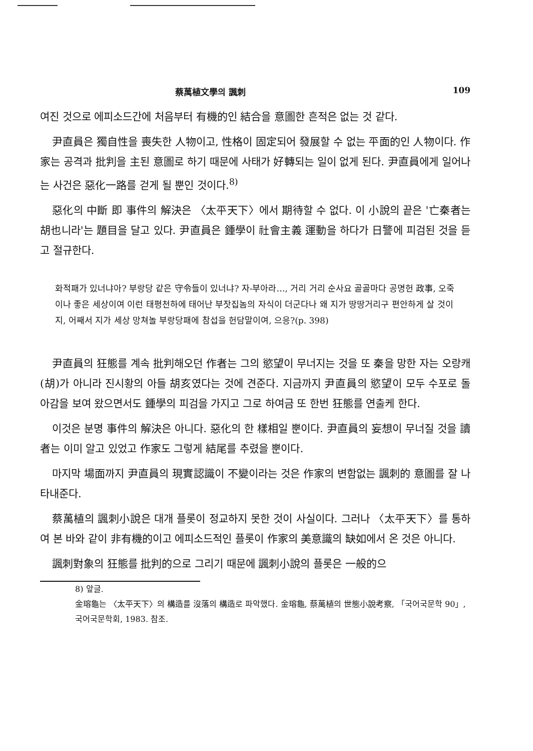蔡萬植文學의 諷刺 109
여진 것으로 에피소드간에 처음부터 有機的인 結合을 意圖한 흔적은 없는 것 같다.
尹直員은 獨自性을 喪失한 人物이고, 性格이 固定되어 發展할 수 없는 平面的인 人物이다. 作家는 공격과 批判을 主된 意圖로 하기 때문에 사태가 好轉되는 일이 없게 된다. 尹直員에게 일어나는 사건은 惡化一路를 걷게 될 뿐인 것이다.<sup>8)</sup>
惡化의 中斷 即 事件의 解決은 〈太平天下〉에서 期待할 수 없다. 이 小說의 끝은 '亡秦者는 胡也니라'는 題目을 달고 있다. 尹直員은 鍾學이 社會主義 運動을 하다가 日警에 피검된 것을 듣고 절규한다.
화적패가 있너냐아? 부랑당 같은 守令들이 있너냐? 자-부아라…, 거리 거리 순사요 골골마다 공명헌 政事, 오죽이나 좋은 세상이여 이런 태평천하에 태어난 부잣집놈의 자식이 더군다나 왜 지가 땅땅거리구 편안하게 살 것이지, 어째서 지가 세상 망쳐놀 부랑당패에 참섭을 헌담말이여, 으응?(p. 398)
尹直員의 狂態를 계속 批判해오던 作者는 그의 慾望이 무너지는 것을 또 秦을 망한 자는 오랑캐(胡)가 아니라 진시황의 아들 胡亥였다는 것에 견준다. 지금까지 尹直員의 慾望이 모두 수포로 돌아감을 보여 왔으면서도 鍾學의 피검을 가지고 그로 하여금 또 한번 狂態를 연출케 한다.
이것은 분명 事件의 解決은 아니다. 惡化의 한 樣相일 뿐이다. 尹直員의 妄想이 무너질 것을 讀者는 이미 알고 있었고 作家도 그렇게 結尾를 추렸을 뿐이다.
마지막 場面까지 尹直員의 現實認識이 不變이라는 것은 作家의 변함없는 諷刺的 意圖를 잘 나타내준다.
蔡萬植의 諷刺小說은 대개 플롯이 정교하지 못한 것이 사실이다. 그러나 〈太平天下〉를 통하여 본 바와 같이 非有機的이고 에피소드적인 플롯이 作家의 美意識의 缺如에서 온 것은 아니다.
諷刺對象의 狂態를 批判的으로 그리기 때문에 諷刺小說의 플롯은 一般的으
8) 앞글.
金瑢龜는 〈太平天下〉의 構造를 沒落의 構造로 파악했다. 金瑢龜, 蔡萬植의 世態小說考察, 「국어국문학 90」, 국어국문학회, 1983. 참조.